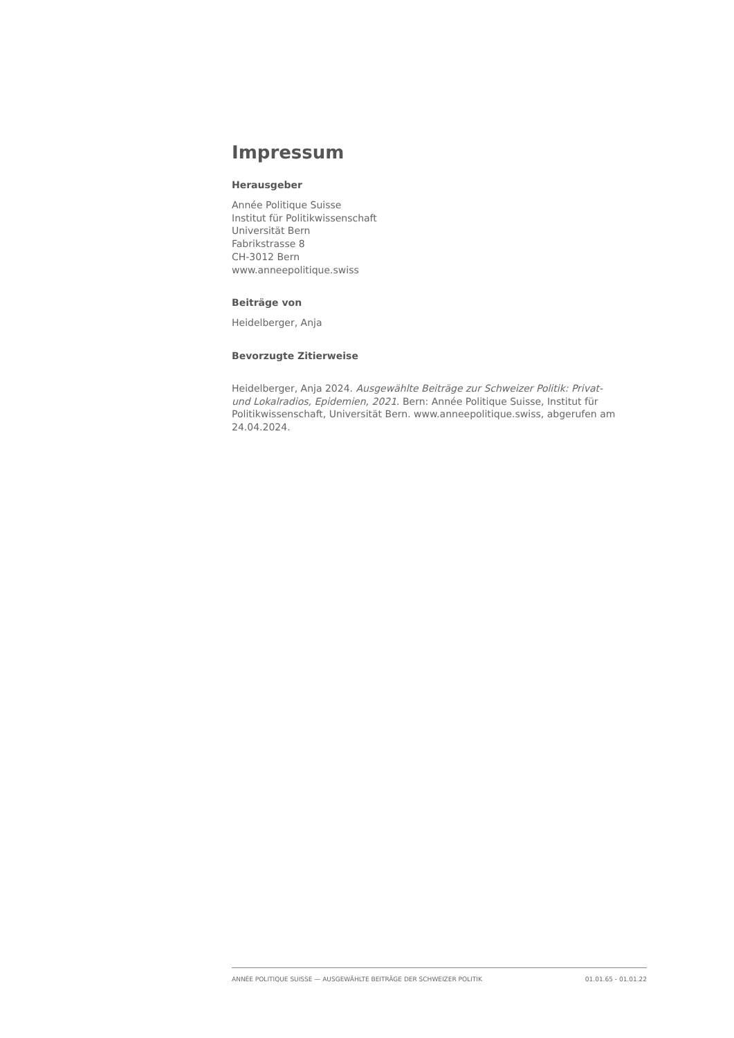Impressum
Herausgeber
Année Politique Suisse
Institut für Politikwissenschaft
Universität Bern
Fabrikstrasse 8
CH-3012 Bern
www.anneepolitique.swiss
Beiträge von
Heidelberger, Anja
Bevorzugte Zitierweise
Heidelberger, Anja 2024. Ausgewählte Beiträge zur Schweizer Politik: Privat- und Lokalradios, Epidemien, 2021. Bern: Année Politique Suisse, Institut für Politikwissenschaft, Universität Bern. www.anneepolitique.swiss, abgerufen am 24.04.2024.
ANNÉE POLITIQUE SUISSE — AUSGEWÄHLTE BEITRÄGE DER SCHWEIZER POLITIK 01.01.65 - 01.01.22